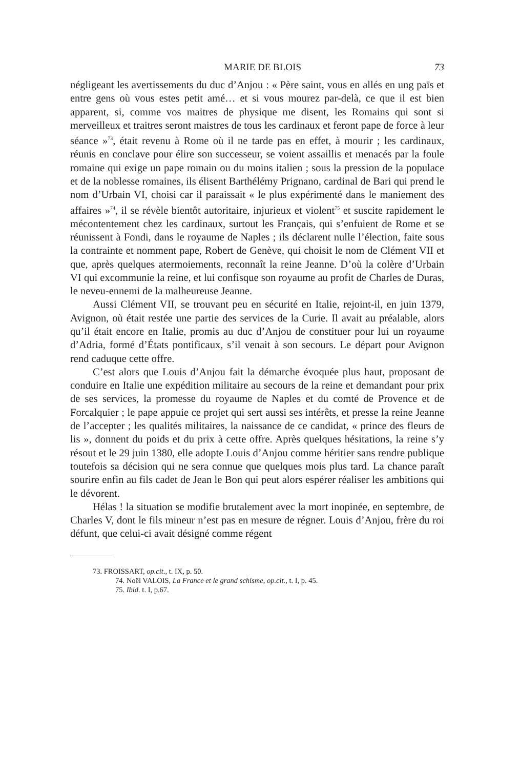MARIE DE BLOIS 73
négligeant les avertissements du duc d’Anjou : « Père saint, vous en allés en ung païs et entre gens où vous estes petit amé… et si vous mourez par-delà, ce que il est bien apparent, si, comme vos maitres de physique me disent, les Romains qui sont si merveilleux et traitres seront maistres de tous les cardinaux et feront pape de force à leur séance »<sup>73</sup>, était revenu à Rome où il ne tarde pas en effet, à mourir ; les cardinaux, réunis en conclave pour élire son successeur, se voient assaillis et menacés par la foule romaine qui exige un pape romain ou du moins italien ; sous la pression de la populace et de la noblesse romaines, ils élisent Barthélémy Prignano, cardinal de Bari qui prend le nom d’Urbain VI, choisi car il paraissait « le plus expérimenté dans le maniement des affaires »<sup>74</sup>, il se révèle bientôt autoritaire, injurieux et violent<sup>75</sup> et suscite rapidement le mécontentement chez les cardinaux, surtout les Français, qui s’enfuient de Rome et se réunissent à Fondi, dans le royaume de Naples ; ils déclarent nulle l’élection, faite sous la contrainte et nomment pape, Robert de Genève, qui choisit le nom de Clément VII et que, après quelques atermoiements, reconnaît la reine Jeanne. D’où la colère d’Urbain VI qui excommunie la reine, et lui confisque son royaume au profit de Charles de Duras, le neveu-ennemi de la malheureuse Jeanne.
Aussi Clément VII, se trouvant peu en sécurité en Italie, rejoint-il, en juin 1379, Avignon, où était restée une partie des services de la Curie. Il avait au préalable, alors qu’il était encore en Italie, promis au duc d’Anjou de constituer pour lui un royaume d’Adria, formé d’États pontificaux, s’il venait à son secours. Le départ pour Avignon rend caduque cette offre.
C’est alors que Louis d’Anjou fait la démarche évoquée plus haut, proposant de conduire en Italie une expédition militaire au secours de la reine et demandant pour prix de ses services, la promesse du royaume de Naples et du comté de Provence et de Forcalquier ; le pape appuie ce projet qui sert aussi ses intérêts, et presse la reine Jeanne de l’accepter ; les qualités militaires, la naissance de ce candidat, « prince des fleurs de lis », donnent du poids et du prix à cette offre. Après quelques hésitations, la reine s’y résout et le 29 juin 1380, elle adopte Louis d’Anjou comme héritier sans rendre publique toutefois sa décision qui ne sera connue que quelques mois plus tard. La chance paraît sourire enfin au fils cadet de Jean le Bon qui peut alors espérer réaliser les ambitions qui le dévorent.
Hélas ! la situation se modifie brutalement avec la mort inopinée, en septembre, de Charles V, dont le fils mineur n’est pas en mesure de régner. Louis d’Anjou, frère du roi défunt, que celui-ci avait désigné comme régent
73. FROISSART, op.cit., t. IX, p. 50.
74. Noël VALOIS, La France et le grand schisme, op.cit., t. I, p. 45.
75. Ibid. t. I, p.67.